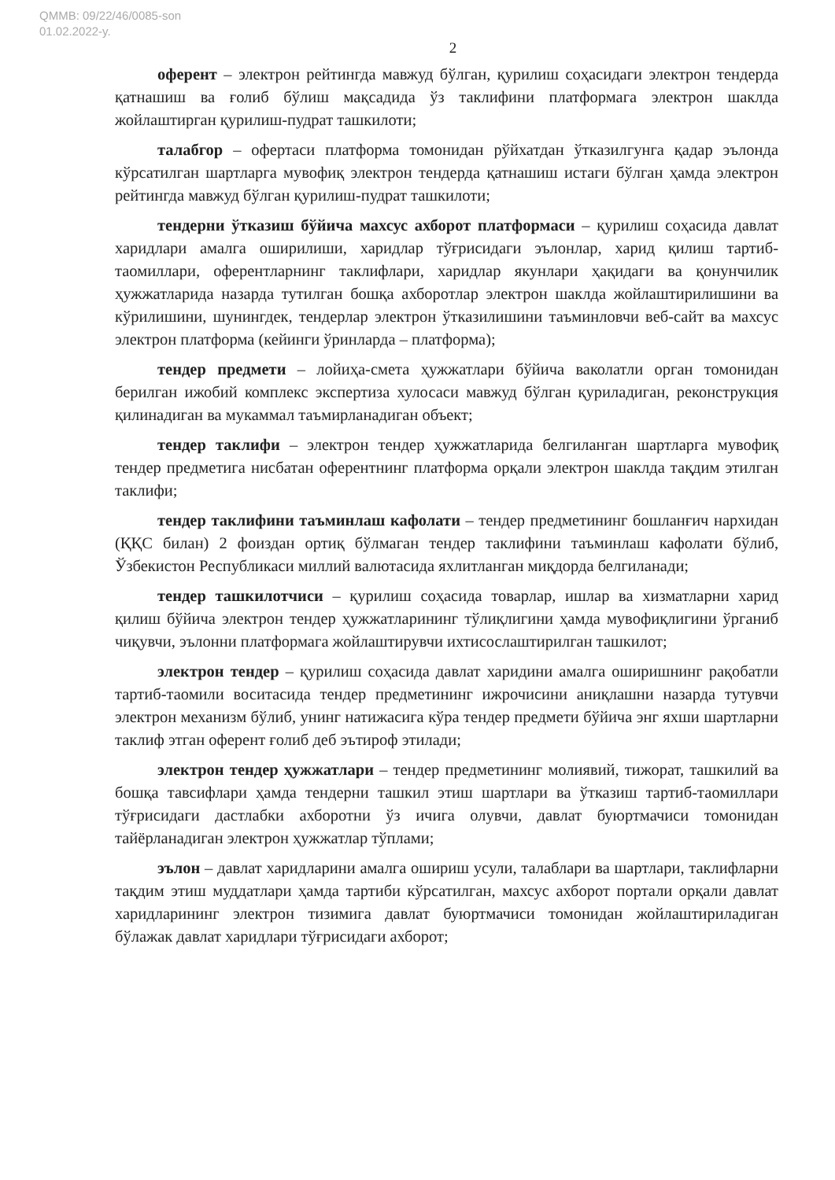QMMB: 09/22/46/0085-son
01.02.2022-y.
2
оферент – электрон рейтингда мавжуд бўлган, қурилиш соҳасидаги электрон тендерда қатнашиш ва ғолиб бўлиш мақсадида ўз таклифини платформага электрон шаклда жойлаштирган қурилиш-пудрат ташкилоти;
талабгор – офертаси платформа томонидан рўйхатдан ўтказилгунга қадар эълонда кўрсатилган шартларга мувофиқ электрон тендерда қатнашиш истаги бўлган ҳамда электрон рейтингда мавжуд бўлган қурилиш-пудрат ташкилоти;
тендерни ўтказиш бўйича махсус ахборот платформаси – қурилиш соҳасида давлат харидлари амалга оширилиши, харидлар тўғрисидаги эълонлар, харид қилиш тартиб-таомиллари, оферентларнинг таклифлари, харидлар якунлари ҳақидаги ва қонунчилик ҳужжатларида назарда тутилган бошқа ахборотлар электрон шаклда жойлаштирилишини ва кўрилишини, шунингдек, тендерлар электрон ўтказилишини таъминловчи веб-сайт ва махсус электрон платформа (кейинги ўринларда – платформа);
тендер предмети – лойиҳа-смета ҳужжатлари бўйича ваколатли орган томонидан берилган ижобий комплекс экспертиза хулосаси мавжуд бўлган қуриладиган, реконструкция қилинадиган ва мукаммал таъмирланадиган объект;
тендер таклифи – электрон тендер ҳужжатларида белгиланган шартларга мувофиқ тендер предметига нисбатан оферентнинг платформа орқали электрон шаклда тақдим этилган таклифи;
тендер таклифини таъминлаш кафолати – тендер предметининг бошланғич нархидан (ҚҚС билан) 2 фоиздан ортиқ бўлмаган тендер таклифини таъминлаш кафолати бўлиб, Ўзбекистон Республикаси миллий валютасида яхлитланган миқдорда белгиланади;
тендер ташкилотчиси – қурилиш соҳасида товарлар, ишлар ва хизматларни харид қилиш бўйича электрон тендер ҳужжатларининг тўлиқлигини ҳамда мувофиқлигини ўрганиб чиқувчи, эълонни платформага жойлаштирувчи ихтисослаштирилган ташкилот;
электрон тендер – қурилиш соҳасида давлат харидини амалга оширишнинг рақобатли тартиб-таомили воситасида тендер предметининг ижрочисини аниқлашни назарда тутувчи электрон механизм бўлиб, унинг натижасига кўра тендер предмети бўйича энг яхши шартларни таклиф этган оферент ғолиб деб эътироф этилади;
электрон тендер ҳужжатлари – тендер предметининг молиявий, тижорат, ташкилий ва бошқа тавсифлари ҳамда тендерни ташкил этиш шартлари ва ўтказиш тартиб-таомиллари тўғрисидаги дастлабки ахборотни ўз ичига олувчи, давлат буюртмачиси томонидан тайёрланадиган электрон ҳужжатлар тўплами;
эълон – давлат харидларини амалга ошириш усули, талаблари ва шартлари, таклифларни тақдим этиш муддатлари ҳамда тартиби кўрсатилган, махсус ахборот портали орқали давлат харидларининг электрон тизимига давлат буюртмачиси томонидан жойлаштириладиган бўлажак давлат харидлари тўғрисидаги ахборот;